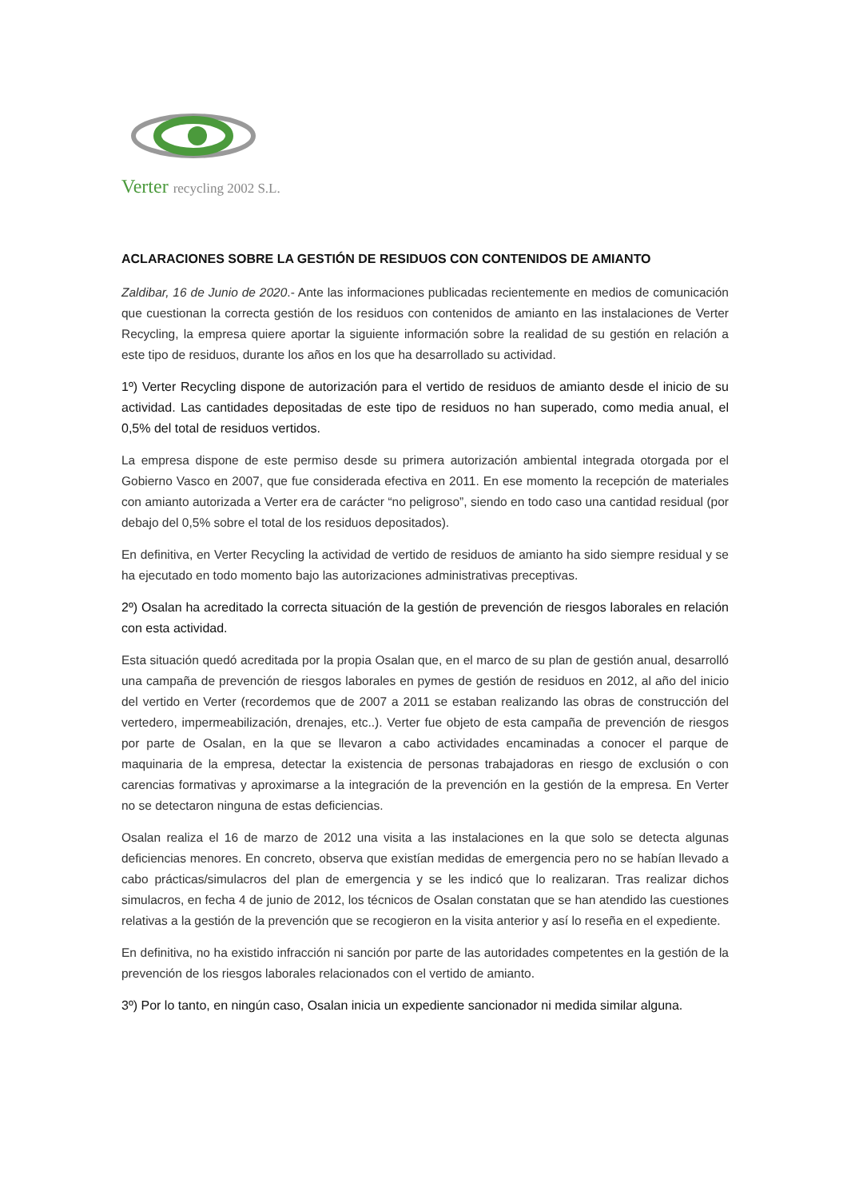Verter recycling 2002 S.L.
ACLARACIONES SOBRE LA GESTIÓN DE RESIDUOS CON CONTENIDOS DE AMIANTO
Zaldibar, 16 de Junio de 2020.- Ante las informaciones publicadas recientemente en medios de comunicación que cuestionan la correcta gestión de los residuos con contenidos de amianto en las instalaciones de Verter Recycling, la empresa quiere aportar la siguiente información sobre la realidad de su gestión en relación a este tipo de residuos, durante los años en los que ha desarrollado su actividad.
1º) Verter Recycling dispone de autorización para el vertido de residuos de amianto desde el inicio de su actividad. Las cantidades depositadas de este tipo de residuos no han superado, como media anual, el 0,5% del total de residuos vertidos.
La empresa dispone de este permiso desde su primera autorización ambiental integrada otorgada por el Gobierno Vasco en 2007, que fue considerada efectiva en 2011. En ese momento la recepción de materiales con amianto autorizada a Verter era de carácter “no peligroso”, siendo en todo caso una cantidad residual (por debajo del 0,5% sobre el total de los residuos depositados).
En definitiva, en Verter Recycling la actividad de vertido de residuos de amianto ha sido siempre residual y se ha ejecutado en todo momento bajo las autorizaciones administrativas preceptivas.
2º) Osalan ha acreditado la correcta situación de la gestión de prevención de riesgos laborales en relación con esta actividad.
Esta situación quedó acreditada por la propia Osalan que, en el marco de su plan de gestión anual, desarrolló una campaña de prevención de riesgos laborales en pymes de gestión de residuos en 2012, al año del inicio del vertido en Verter (recordemos que de 2007 a 2011 se estaban realizando las obras de construcción del vertedero, impermeabilización, drenajes, etc..). Verter fue objeto de esta campaña de prevención de riesgos por parte de Osalan, en la que se llevaron a cabo actividades encaminadas a conocer el parque de maquinaria de la empresa, detectar la existencia de personas trabajadoras en riesgo de exclusión o con carencias formativas y aproximarse a la integración de la prevención en la gestión de la empresa. En Verter no se detectaron ninguna de estas deficiencias.
Osalan realiza el 16 de marzo de 2012 una visita a las instalaciones en la que solo se detecta algunas deficiencias menores. En concreto, observa que existían medidas de emergencia pero no se habían llevado a cabo prácticas/simulacros del plan de emergencia y se les indicó que lo realizaran. Tras realizar dichos simulacros, en fecha 4 de junio de 2012, los técnicos de Osalan constatan que se han atendido las cuestiones relativas a la gestión de la prevención que se recogieron en la visita anterior y así lo reseña en el expediente.
En definitiva, no ha existido infracción ni sanción por parte de las autoridades competentes en la gestión de la prevención de los riesgos laborales relacionados con el vertido de amianto.
3º) Por lo tanto, en ningún caso, Osalan inicia un expediente sancionador ni medida similar alguna.